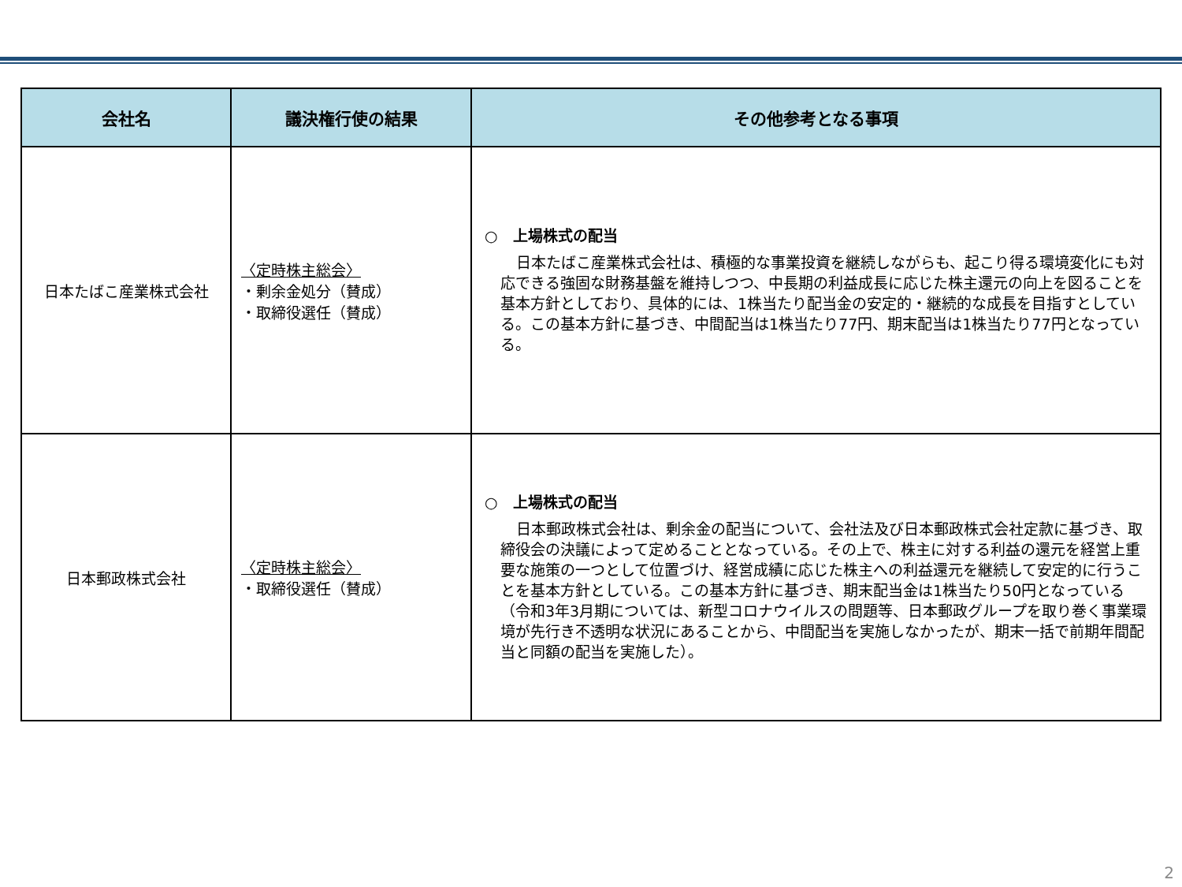| 会社名 | 議決権行使の結果 | その他参考となる事項 |
| --- | --- | --- |
| 日本たばこ産業株式会社 | 〈定時株主総会〉 ・剰余金処分（賛成） ・取締役選任（賛成） | ○ 上場株式の配当 日本たばこ産業株式会社は、積極的な事業投資を継続しながらも、起こり得る環境変化にも対応できる強固な財務基盤を維持しつつ、中長期の利益成長に応じた株主還元の向上を図ることを基本方針としており、具体的には、1株当たり配当金の安定的・継続的な成長を目指すとしている。この基本方針に基づき、中間配当は1株当たり77円、期末配当は1株当たり77円となっている。 |
| 日本郵政株式会社 | 〈定時株主総会〉 ・取締役選任（賛成） | ○ 上場株式の配当 日本郵政株式会社は、剰余金の配当について、会社法及び日本郵政株式会社定款に基づき、取締役会の決議によって定めることとなっている。その上で、株主に対する利益の還元を経営上重要な施策の一つとして位置づけ、経営成績に応じた株主への利益還元を継続して安定的に行うことを基本方針としている。この基本方針に基づき、期末配当金は1株当たり50円となっている（令和3年3月期については、新型コロナウイルスの問題等、日本郵政グループを取り巻く事業環境が先行き不透明な状況にあることから、中間配当を実施しなかったが、期末一括で前期年間配当と同額の配当を実施した）。 |
2